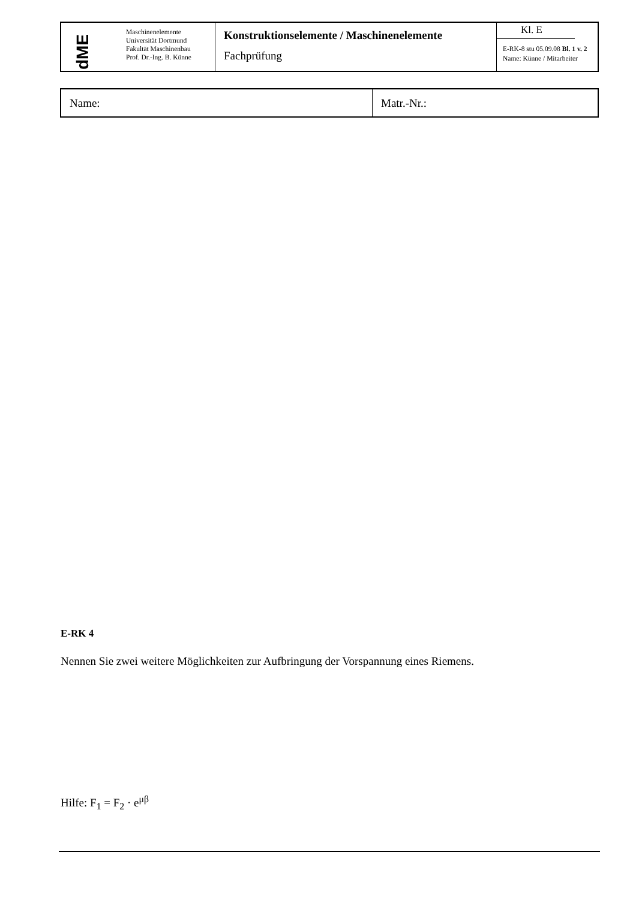| dME | Maschinenelemente Universität Dortmund Fakultät Maschinenbau Prof. Dr.-Ing. B. Künne | Konstruktionselemente / Maschinenelemente Fachprüfung | Kl. E E-RK-8 stu 05.09.08 Bl. 1 v. 2 Name: Künne / Mitarbeiter |
| Name: | Matr.-Nr.: |
E-RK 4
Nennen Sie zwei weitere Möglichkeiten zur Aufbringung der Vorspannung eines Riemens.
Hilfe: F<sub>1</sub> = F<sub>2</sub> · e<sup>μβ</sup>